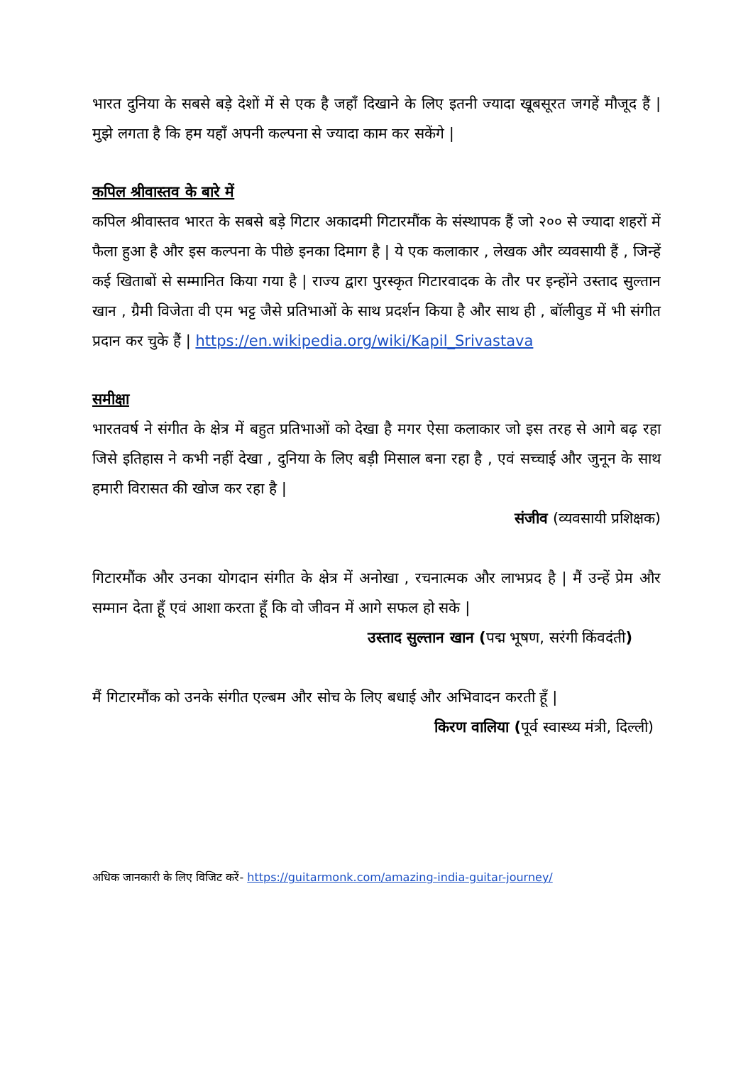भारत दुनिया के सबसे बड़े देशों में से एक है जहाँ दिखाने के लिए इतनी ज्यादा खूबसूरत जगहें मौजूद हैं | मुझे लगता है कि हम यहाँ अपनी कल्पना से ज्यादा काम कर सकेंगे |
कपिल श्रीवास्तव के बारे में
कपिल श्रीवास्तव भारत के सबसे बड़े गिटार अकादमी गिटारमौंक के संस्थापक हैं जो २०० से ज्यादा शहरों में फैला हुआ है और इस कल्पना के पीछे इनका दिमाग है | ये एक कलाकार , लेखक और व्यवसायी हैं , जिन्हें कई खिताबों से सम्मानित किया गया है | राज्य द्वारा पुरस्कृत गिटारवादक के तौर पर इन्होंने उस्ताद सुल्तान खान , ग्रैमी विजेता वी एम भट्ट जैसे प्रतिभाओं के साथ प्रदर्शन किया है और साथ ही , बॉलीवुड में भी संगीत प्रदान कर चुके हैं | https://en.wikipedia.org/wiki/Kapil_Srivastava
समीक्षा
भारतवर्ष ने संगीत के क्षेत्र में बहुत प्रतिभाओं को देखा है मगर ऐसा कलाकार जो इस तरह से आगे बढ़ रहा जिसे इतिहास ने कभी नहीं देखा , दुनिया के लिए बड़ी मिसाल बना रहा है , एवं सच्चाई और जुनून के साथ हमारी विरासत की खोज कर रहा है |
संजीव (व्यवसायी प्रशिक्षक)
गिटारमौंक और उनका योगदान संगीत के क्षेत्र में अनोखा , रचनात्मक और लाभप्रद है | मैं उन्हें प्रेम और सम्मान देता हूँ एवं आशा करता हूँ कि वो जीवन में आगे सफल हो सके |
उस्ताद सुल्तान खान (पद्म भूषण, सरंगी किंवदंती)
मैं गिटारमौंक को उनके संगीत एल्बम और सोच के लिए बधाई और अभिवादन करती हूँ |
किरण वालिया (पूर्व स्वास्थ्य मंत्री, दिल्ली)
अधिक जानकारी के लिए विजिट करें- https://guitarmonk.com/amazing-india-guitar-journey/